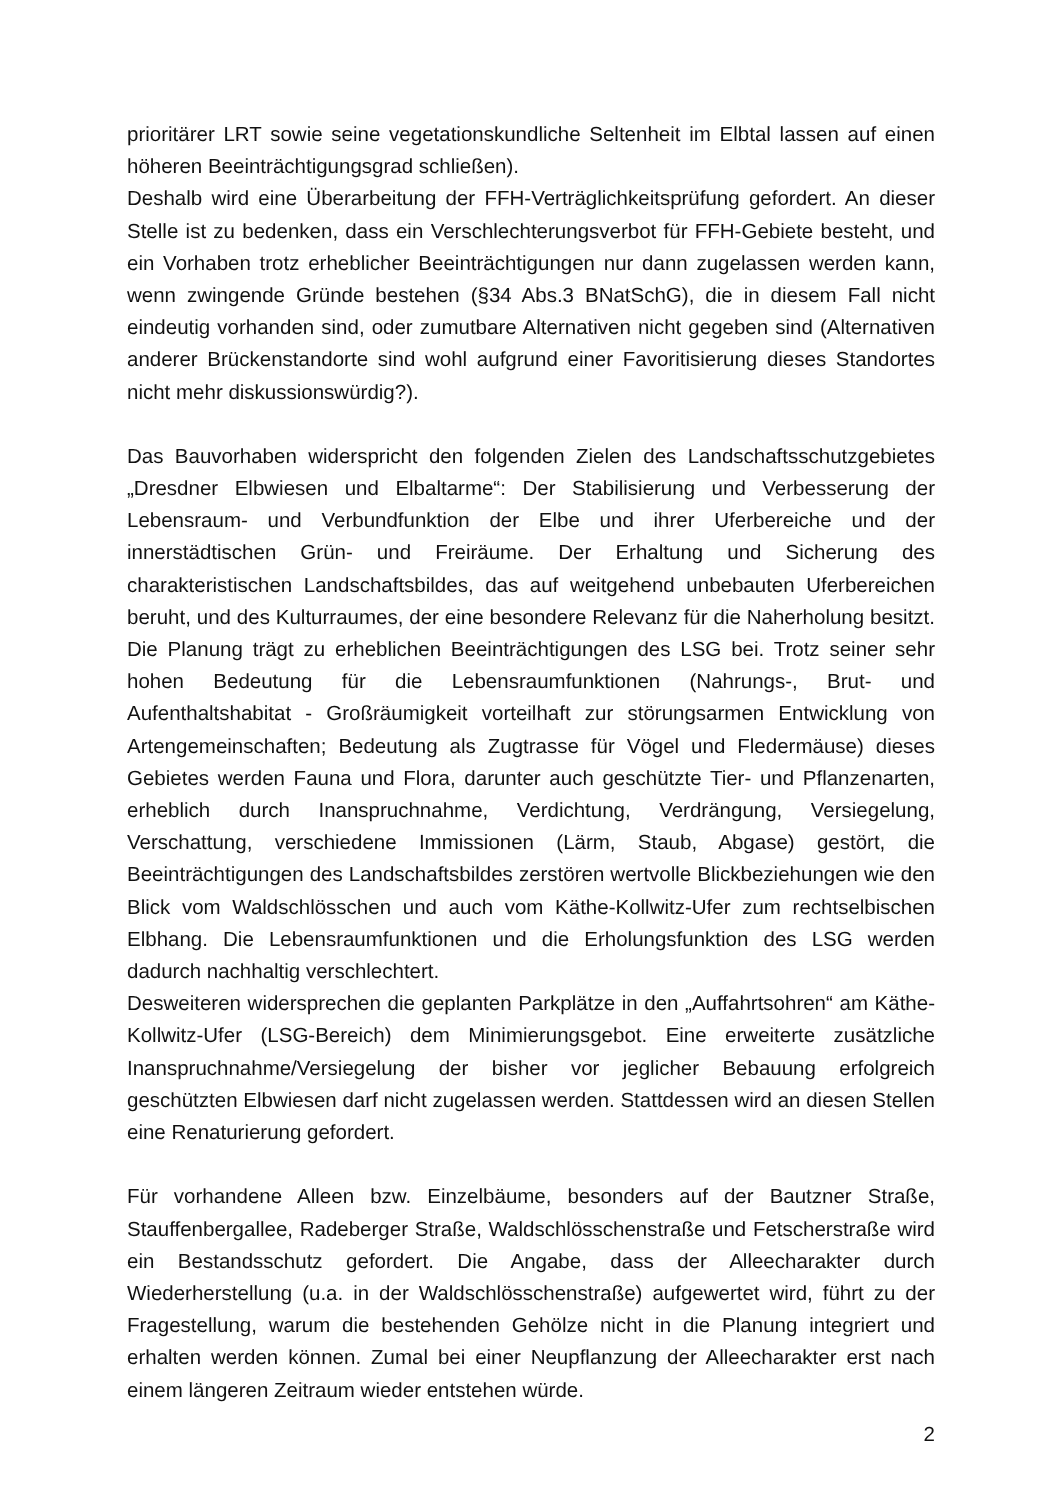prioritärer LRT sowie seine vegetationskundliche Seltenheit im Elbtal lassen auf einen höheren Beeinträchtigungsgrad schließen).
Deshalb wird eine Überarbeitung der FFH-Verträglichkeitsprüfung gefordert. An dieser Stelle ist zu bedenken, dass ein Verschlechterungsverbot für FFH-Gebiete besteht, und ein Vorhaben trotz erheblicher Beeinträchtigungen nur dann zugelassen werden kann, wenn zwingende Gründe bestehen (§34 Abs.3 BNatSchG), die in diesem Fall nicht eindeutig vorhanden sind, oder zumutbare Alternativen nicht gegeben sind (Alternativen anderer Brückenstandorte sind wohl aufgrund einer Favoritisierung dieses Standortes nicht mehr diskussionswürdig?).
Das Bauvorhaben widerspricht den folgenden Zielen des Landschaftsschutzgebietes „Dresdner Elbwiesen und Elbaltarme“: Der Stabilisierung und Verbesserung der Lebensraum- und Verbundfunktion der Elbe und ihrer Uferbereiche und der innerstädtischen Grün- und Freiräume. Der Erhaltung und Sicherung des charakteristischen Landschaftsbildes, das auf weitgehend unbebauten Uferbereichen beruht, und des Kulturraumes, der eine besondere Relevanz für die Naherholung besitzt. Die Planung trägt zu erheblichen Beeinträchtigungen des LSG bei. Trotz seiner sehr hohen Bedeutung für die Lebensraumfunktionen (Nahrungs-, Brut- und Aufenthaltshabitat - Großräumigkeit vorteilhaft zur störungsarmen Entwicklung von Artengemeinschaften; Bedeutung als Zugtrasse für Vögel und Fledermäuse) dieses Gebietes werden Fauna und Flora, darunter auch geschützte Tier- und Pflanzenarten, erheblich durch Inanspruchnahme, Verdichtung, Verdrängung, Versiegelung, Verschattung, verschiedene Immissionen (Lärm, Staub, Abgase) gestört, die Beeinträchtigungen des Landschaftsbildes zerstören wertvolle Blickbeziehungen wie den Blick vom Waldschlösschen und auch vom Käthe-Kollwitz-Ufer zum rechtselbischen Elbhang. Die Lebensraumfunktionen und die Erholungsfunktion des LSG werden dadurch nachhaltig verschlechtert.
Desweiteren widersprechen die geplanten Parkplätze in den „Auffahrtsohren“ am Käthe-Kollwitz-Ufer (LSG-Bereich) dem Minimierungsgebot. Eine erweiterte zusätzliche Inanspruchnahme/Versiegelung der bisher vor jeglicher Bebauung erfolgreich geschützten Elbwiesen darf nicht zugelassen werden. Stattdessen wird an diesen Stellen eine Renaturierung gefordert.
Für vorhandene Alleen bzw. Einzelbäume, besonders auf der Bautzner Straße, Stauffenbergallee, Radeberger Straße, Waldschlösschenstraße und Fetscherstraße wird ein Bestandsschutz gefordert. Die Angabe, dass der Alleecharakter durch Wiederherstellung (u.a. in der Waldschlösschenstraße) aufgewertet wird, führt zu der Fragestellung, warum die bestehenden Gehölze nicht in die Planung integriert und erhalten werden können. Zumal bei einer Neupflanzung der Alleecharakter erst nach einem längeren Zeitraum wieder entstehen würde.
2